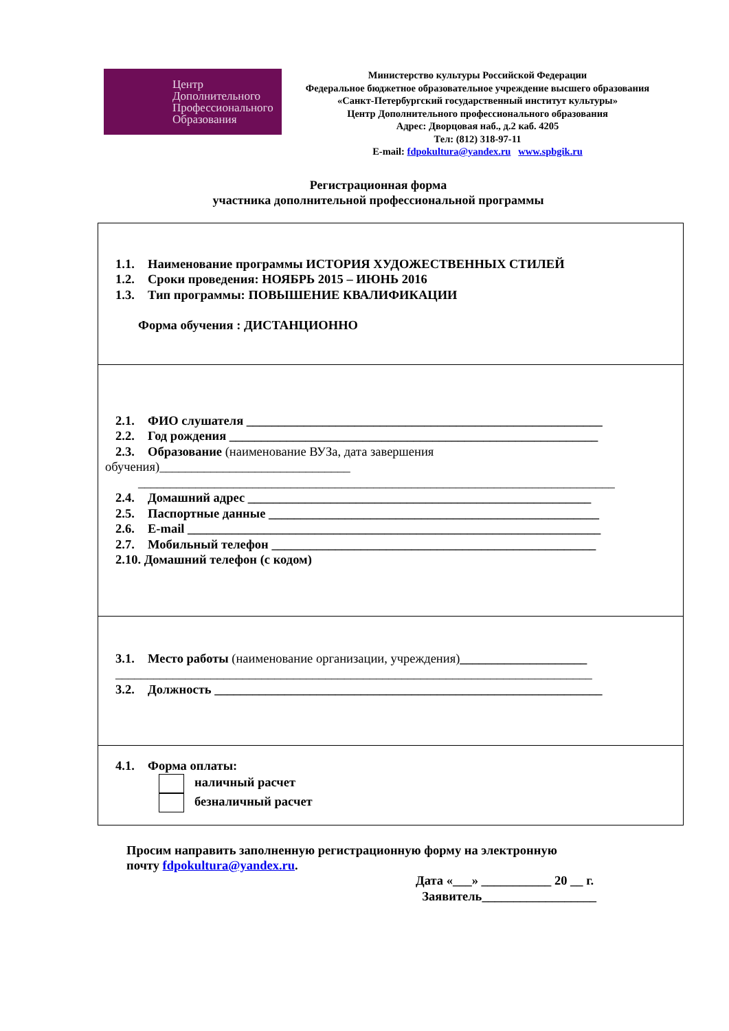Центр
Дополнительного
Профессионального
Образования
Министерство культуры Российской Федерации
Федеральное бюджетное образовательное учреждение высшего образования
«Санкт-Петербургский государственный институт культуры»
Центр Дополнительного профессионального образования
Адрес: Дворцовая наб., д.2 каб. 4205
Тел: (812) 318-97-11
E-mail: fdpokultura@yandex.ru www.spbgik.ru
Регистрационная форма
участника дополнительной профессиональной программы
1.1. Наименование программы ИСТОРИЯ ХУДОЖЕСТВЕННЫХ СТИЛЕЙ
1.2. Сроки проведения: НОЯБРЬ 2015 – ИЮНЬ 2016
1.3. Тип программы: ПОВЫШЕНИЕ КВАЛИФИКАЦИИ
Форма обучения : ДИСТАНЦИОННО
2.1. ФИО слушателя ________________________________________________________
2.2. Год рождения __________________________________________________________
2.3. Образование (наименование ВУЗа, дата завершения
обучения)______________________________
___________________________________________________________________________
2.4. Домашний адрес ______________________________________________________
2.5. Паспортные данные ____________________________________________________
2.6. E-mail _________________________________________________________________
2.7. Мобильный телефон ___________________________________________________
2.10. Домашний телефон (с кодом)
3.1. Место работы (наименование организации, учреждения)____________________
___________________________________________________________________________
3.2. Должность _____________________________________________________________
4.1. Форма оплаты:
наличный расчет
безналичный расчет
Просим направить заполненную регистрационную форму на электронную
почту fdpokultura@yandex.ru.
Дата «___» ___________ 20 __ г.
Заявитель__________________